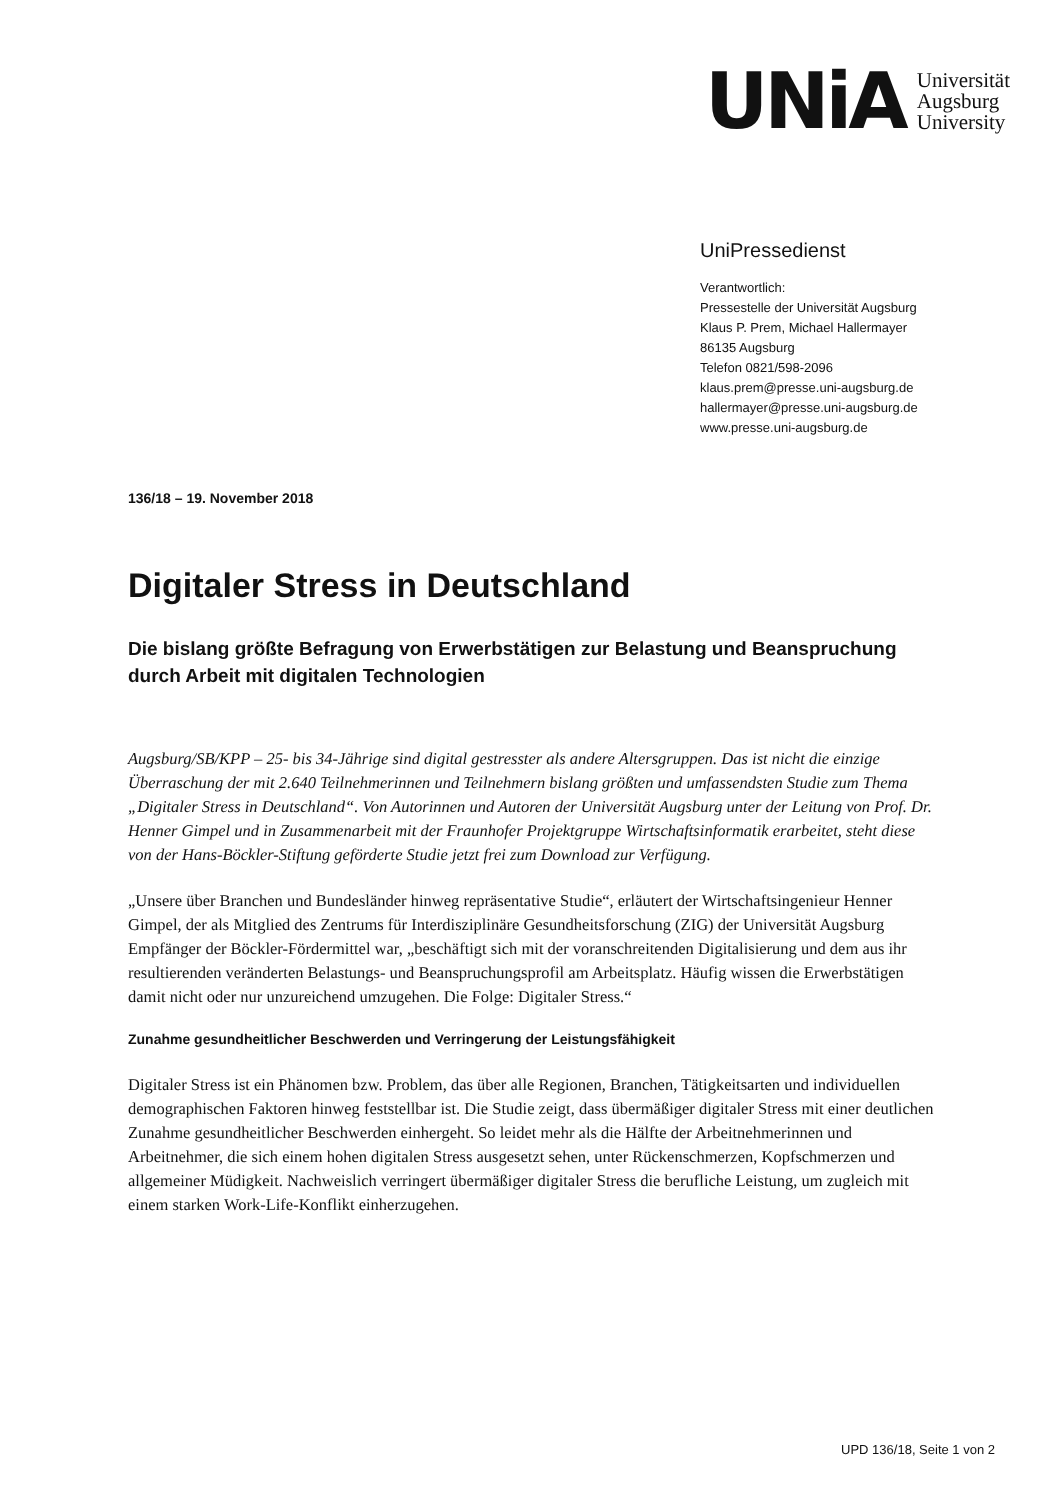UNiA
Universität
Augsburg
University
UniPressedienst
Verantwortlich:
Pressestelle der Universität Augsburg
Klaus P. Prem, Michael Hallermayer
86135 Augsburg
Telefon 0821/598-2096
klaus.prem@presse.uni-augsburg.de
hallermayer@presse.uni-augsburg.de
www.presse.uni-augsburg.de
136/18 – 19. November 2018
Digitaler Stress in Deutschland
Die bislang größte Befragung von Erwerbstätigen zur Belastung und Beanspruchung durch Arbeit mit digitalen Technologien
Augsburg/SB/KPP – 25- bis 34-Jährige sind digital gestresster als andere Altersgruppen. Das ist nicht die einzige Überraschung der mit 2.640 Teilnehmerinnen und Teilnehmern bislang größten und umfassendsten Studie zum Thema „Digitaler Stress in Deutschland“. Von Autorinnen und Autoren der Universität Augsburg unter der Leitung von Prof. Dr. Henner Gimpel und in Zusammenarbeit mit der Fraunhofer Projektgruppe Wirtschaftsinformatik erarbeitet, steht diese von der Hans-Böckler-Stiftung geförderte Studie jetzt frei zum Download zur Verfügung.
„Unsere über Branchen und Bundesländer hinweg repräsentative Studie“, erläutert der Wirtschaftsingenieur Henner Gimpel, der als Mitglied des Zentrums für Interdisziplinäre Gesundheitsforschung (ZIG) der Universität Augsburg Empfänger der Böckler-Fördermittel war, „beschäftigt sich mit der voranschreitenden Digitalisierung und dem aus ihr resultierenden veränderten Belastungs- und Beanspruchungsprofil am Arbeitsplatz. Häufig wissen die Erwerbstätigen damit nicht oder nur unzureichend umzugehen. Die Folge: Digitaler Stress.“
Zunahme gesundheitlicher Beschwerden und Verringerung der Leistungsfähigkeit
Digitaler Stress ist ein Phänomen bzw. Problem, das über alle Regionen, Branchen, Tätigkeitsarten und individuellen demographischen Faktoren hinweg feststellbar ist. Die Studie zeigt, dass übermäßiger digitaler Stress mit einer deutlichen Zunahme gesundheitlicher Beschwerden einhergeht. So leidet mehr als die Hälfte der Arbeitnehmerinnen und Arbeitnehmer, die sich einem hohen digitalen Stress ausgesetzt sehen, unter Rückenschmerzen, Kopfschmerzen und allgemeiner Müdigkeit. Nachweislich verringert übermäßiger digitaler Stress die berufliche Leistung, um zugleich mit einem starken Work-Life-Konflikt einherzugehen.
UPD 136/18, Seite 1 von 2